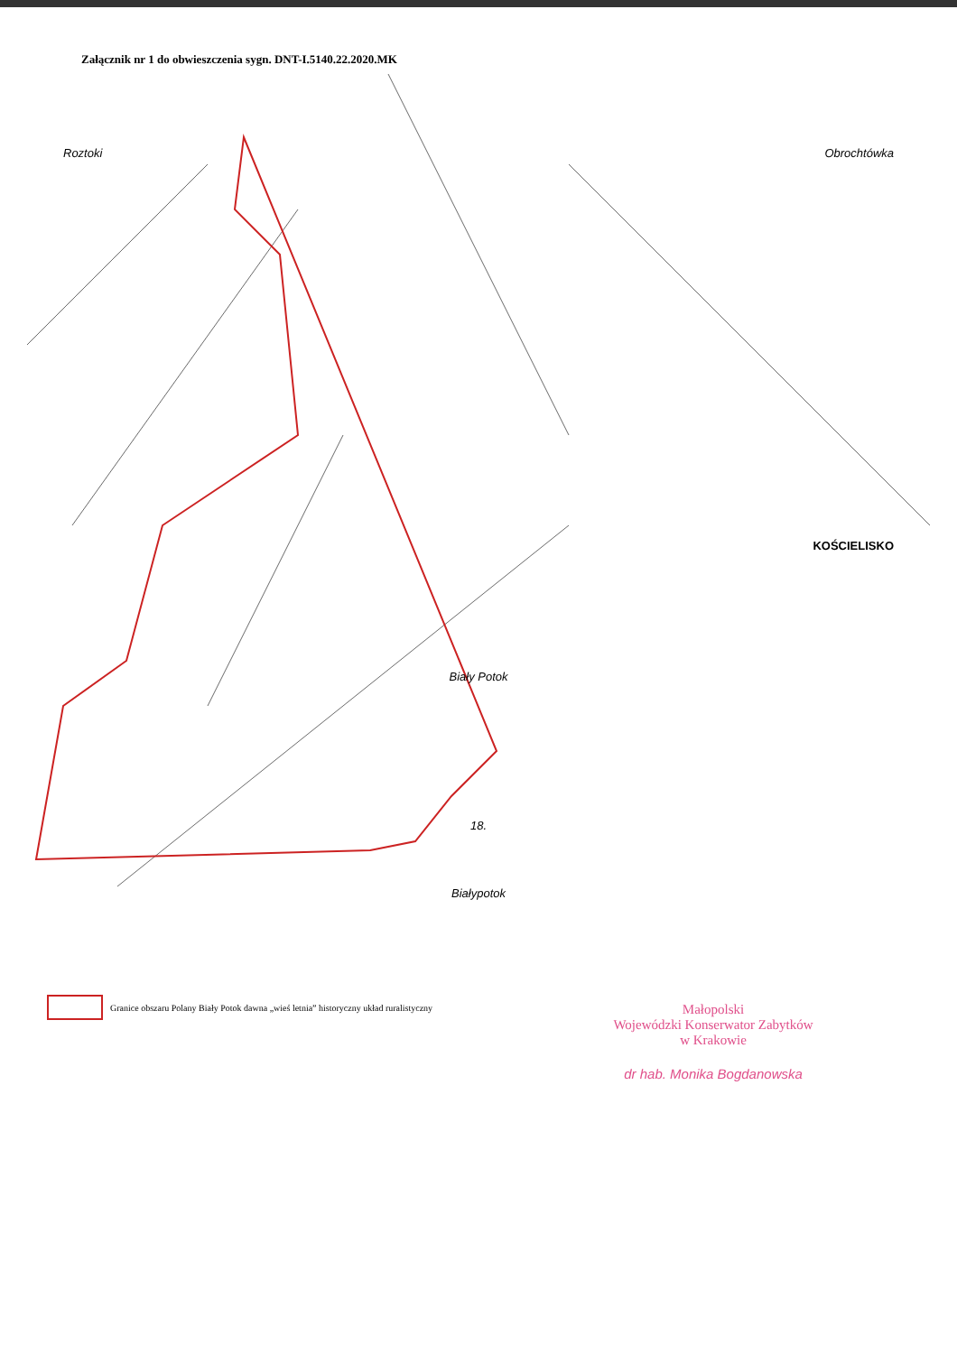Załącznik nr 1 do obwieszczenia sygn. DNT-I.5140.22.2020.MK
Roztoki Obrochtówka
KOŚCIELISKO
Biały Potok
18.
Białypotok
Granice obszaru Polany Biały Potok dawna „wieś letnia” historyczny układ ruralistyczny
Małopolski
Wojewódzki Konserwator Zabytków
w Krakowie
dr hab. Monika Bogdanowska